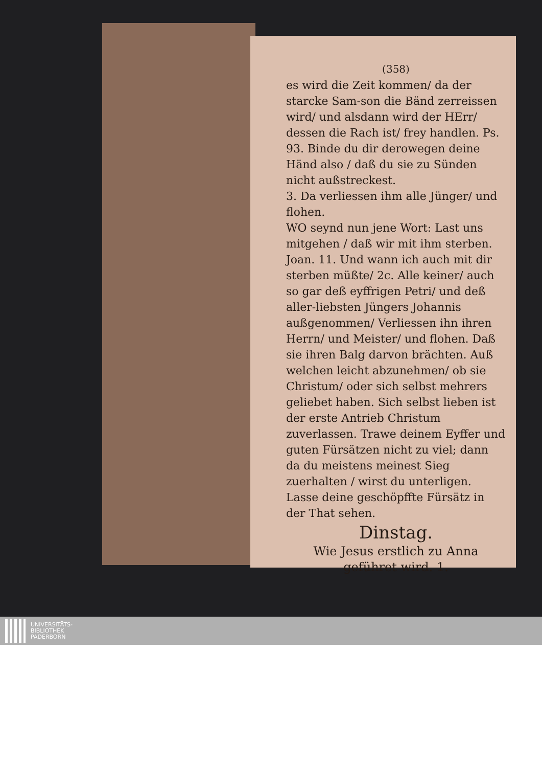(358)
es wird die Zeit kommen/ da der starcke Sam-son die Bänd zerreissen wird/ und alsdann wird der HErr/ dessen die Rach ist/ frey handlen. Ps. 93. Binde du dir derowegen deine Händ also / daß du sie zu Sünden nicht außstreckest.
3. Da verliessen ihm alle Jünger/ und flohen.
WO seynd nun jene Wort: Last uns mitgehen / daß wir mit ihm sterben. Joan. 11. Und wann ich auch mit dir sterben müßte/ 2c. Alle keiner/ auch so gar deß eyffrigen Petri/ und deß aller-liebsten Jüngers Johannis außgenommen/ Verliessen ihn ihren Herrn/ und Meister/ und flohen. Daß sie ihren Balg darvon brächten. Auß welchen leicht abzunehmen/ ob sie Christum/ oder sich selbst mehrers geliebet haben. Sich selbst lieben ist der erste Antrieb Christum zuverlassen. Trawe deinem Eyffer und guten Fürsätzen nicht zu viel; dann da du meistens meinest Sieg zuerhalten / wirst du unterligen. Lasse deine geschöpffte Fürsätz in der That sehen.
Dinstag.
Wie Jesus erstlich zu Anna geführet wird. 1.
UNIVERSITÄTS-
BIBLIOTHEK
PADERBORN